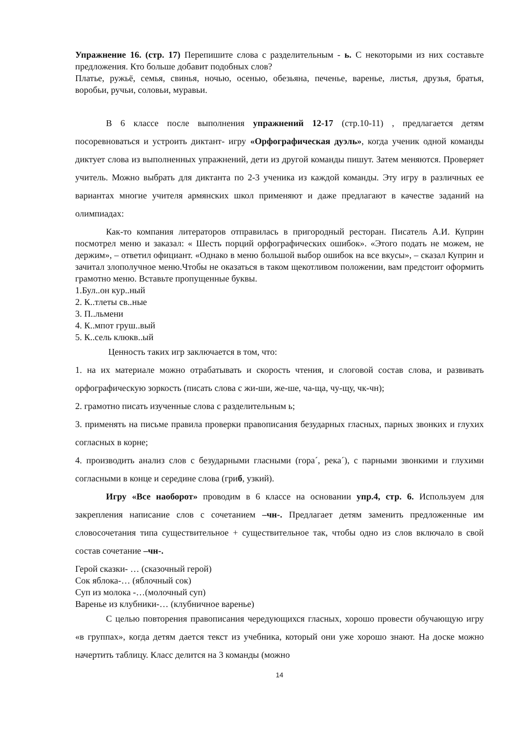Упражнение 16. (стр. 17) Перепишите слова с разделительным - ь. С некоторыми из них составьте предложения. Кто больше добавит подобных слов?
Платье, ружьё, семья, свинья, ночью, осенью, обезьяна, печенье, варенье, листья, друзья, братья, воробьи, ручьи, соловьи, муравьи.
В 6 классе после выполнения упражнений 12-17 (стр.10-11) , предлагается детям посоревноваться и устроить диктант- игру «Орфографическая дуэль», когда ученик одной команды диктует слова из выполненных упражнений, дети из другой команды пишут. Затем меняются. Проверяет учитель. Можно выбрать для диктанта по 2-3 ученика из каждой команды. Эту игру в различных ее вариантах многие учителя армянских школ применяют и даже предлагают в качестве заданий на олимпиадах:
Как-то компания литераторов отправилась в пригородный ресторан. Писатель А.И. Куприн посмотрел меню и заказал: « Шесть порций орфографических ошибок». «Этого подать не можем, не держим», – ответил официант. «Однако в меню большой выбор ошибок на все вкусы», – сказал Куприн и зачитал злополучное меню.Чтобы не оказаться в таком щекотливом положении, вам предстоит оформить грамотно меню. Вставьте пропущенные буквы.
1.Бул..он кур..ный
2. К..тлеты св..ные
3. П..льмени
4. К..мпот груш..вый
5. К..сель клюкв..ый
Ценность таких игр заключается в том, что:
1. на их материале можно отрабатывать и скорость чтения, и слоговой состав слова, и развивать орфографическую зоркость (писать слова с жи-ши, же-ше, ча-ща, чу-щу, чк-чн);
2. грамотно писать изученные слова с разделительным ь;
3. применять на письме правила проверки правописания безударных гласных, парных звонких и глухих согласных в корне;
4. производить анализ слов с безударными гласными (гора´, река´), с парными звонкими и глухими согласными в конце и середине слова (гриб, узкий).
Игру «Все наоборот» проводим в 6 классе на основании упр.4, стр. 6. Используем для закрепления написание слов с сочетанием –чн-. Предлагает детям заменить предложенные им словосочетания типа существительное + существительное так, чтобы одно из слов включало в свой состав сочетание –чн-.
Герой сказки- … (сказочный герой)
Сок яблока-… (яблочный сок)
Суп из молока -…(молочный суп)
Варенье из клубники-… (клубничное варенье)
С целью повторения правописания чередующихся гласных, хорошо провести обучающую игру «в группах», когда детям дается текст из учебника, который они уже хорошо знают. На доске можно начертить таблицу. Класс делится на 3 команды (можно
14